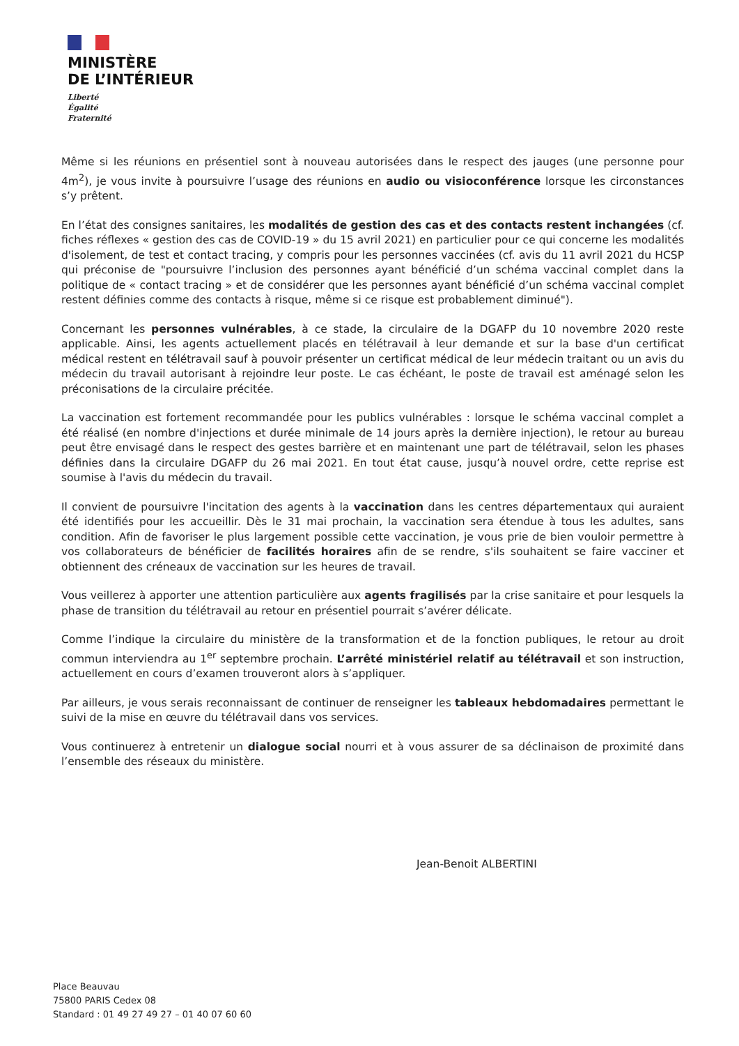MINISTÈRE
DE L’INTÉRIEUR
Liberté
Égalité
Fraternité
Même si les réunions en présentiel sont à nouveau autorisées dans le respect des jauges (une personne pour 4m<sup>2</sup>), je vous invite à poursuivre l’usage des réunions en audio ou visioconférence lorsque les circonstances s’y prêtent.
En l’état des consignes sanitaires, les modalités de gestion des cas et des contacts restent inchangées (cf. fiches réflexes « gestion des cas de COVID-19 » du 15 avril 2021) en particulier pour ce qui concerne les modalités d'isolement, de test et contact tracing, y compris pour les personnes vaccinées (cf. avis du 11 avril 2021 du HCSP qui préconise de "poursuivre l’inclusion des personnes ayant bénéficié d’un schéma vaccinal complet dans la politique de « contact tracing » et de considérer que les personnes ayant bénéficié d’un schéma vaccinal complet restent définies comme des contacts à risque, même si ce risque est probablement diminué").
Concernant les personnes vulnérables, à ce stade, la circulaire de la DGAFP du 10 novembre 2020 reste applicable. Ainsi, les agents actuellement placés en télétravail à leur demande et sur la base d'un certificat médical restent en télétravail sauf à pouvoir présenter un certificat médical de leur médecin traitant ou un avis du médecin du travail autorisant à rejoindre leur poste. Le cas échéant, le poste de travail est aménagé selon les préconisations de la circulaire précitée.
La vaccination est fortement recommandée pour les publics vulnérables : lorsque le schéma vaccinal complet a été réalisé (en nombre d'injections et durée minimale de 14 jours après la dernière injection), le retour au bureau peut être envisagé dans le respect des gestes barrière et en maintenant une part de télétravail, selon les phases définies dans la circulaire DGAFP du 26 mai 2021. En tout état cause, jusqu’à nouvel ordre, cette reprise est soumise à l'avis du médecin du travail.
Il convient de poursuivre l'incitation des agents à la vaccination dans les centres départementaux qui auraient été identifiés pour les accueillir. Dès le 31 mai prochain, la vaccination sera étendue à tous les adultes, sans condition. Afin de favoriser le plus largement possible cette vaccination, je vous prie de bien vouloir permettre à vos collaborateurs de bénéficier de facilités horaires afin de se rendre, s'ils souhaitent se faire vacciner et obtiennent des créneaux de vaccination sur les heures de travail.
Vous veillerez à apporter une attention particulière aux agents fragilisés par la crise sanitaire et pour lesquels la phase de transition du télétravail au retour en présentiel pourrait s’avérer délicate.
Comme l’indique la circulaire du ministère de la transformation et de la fonction publiques, le retour au droit commun interviendra au 1<sup>er</sup> septembre prochain. L’arrêté ministériel relatif au télétravail et son instruction, actuellement en cours d’examen trouveront alors à s’appliquer.
Par ailleurs, je vous serais reconnaissant de continuer de renseigner les tableaux hebdomadaires permettant le suivi de la mise en œuvre du télétravail dans vos services.
Vous continuerez à entretenir un dialogue social nourri et à vous assurer de sa déclinaison de proximité dans l’ensemble des réseaux du ministère.
Jean-Benoit ALBERTINI
Place Beauvau
75800 PARIS Cedex 08
Standard : 01 49 27 49 27 – 01 40 07 60 60